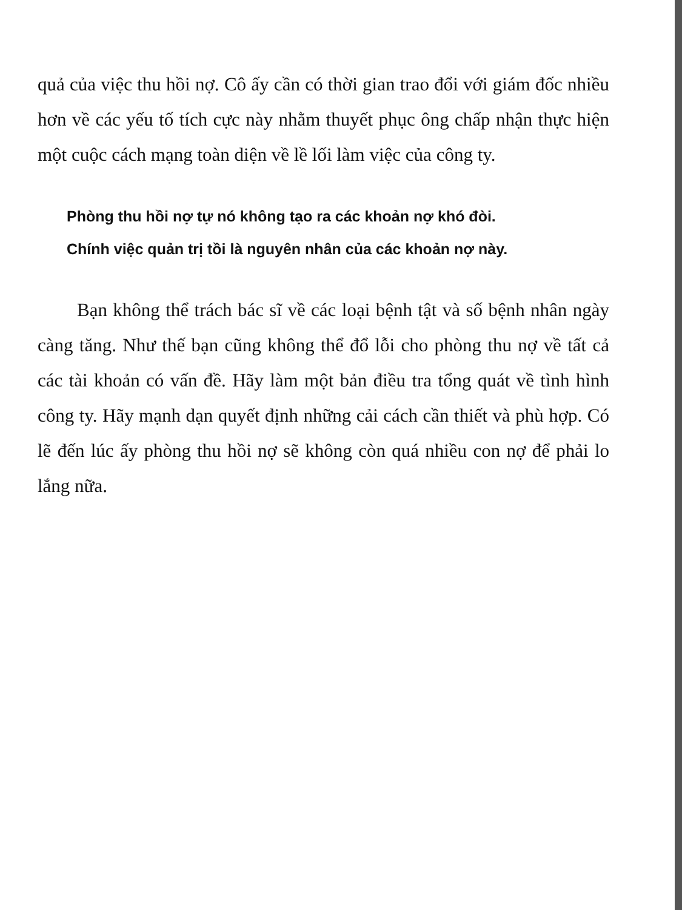quả của việc thu hồi nợ. Cô ấy cần có thời gian trao đổi với giám đốc nhiều hơn về các yếu tố tích cực này nhằm thuyết phục ông chấp nhận thực hiện một cuộc cách mạng toàn diện về lề lối làm việc của công ty.
Phòng thu hồi nợ tự nó không tạo ra các khoản nợ khó đòi.
Chính việc quản trị tồi là nguyên nhân của các khoản nợ này.
Bạn không thể trách bác sĩ về các loại bệnh tật và số bệnh nhân ngày càng tăng. Như thế bạn cũng không thể đổ lỗi cho phòng thu nợ về tất cả các tài khoản có vấn đề. Hãy làm một bản điều tra tổng quát về tình hình công ty. Hãy mạnh dạn quyết định những cải cách cần thiết và phù hợp. Có lẽ đến lúc ấy phòng thu hồi nợ sẽ không còn quá nhiều con nợ để phải lo lắng nữa.